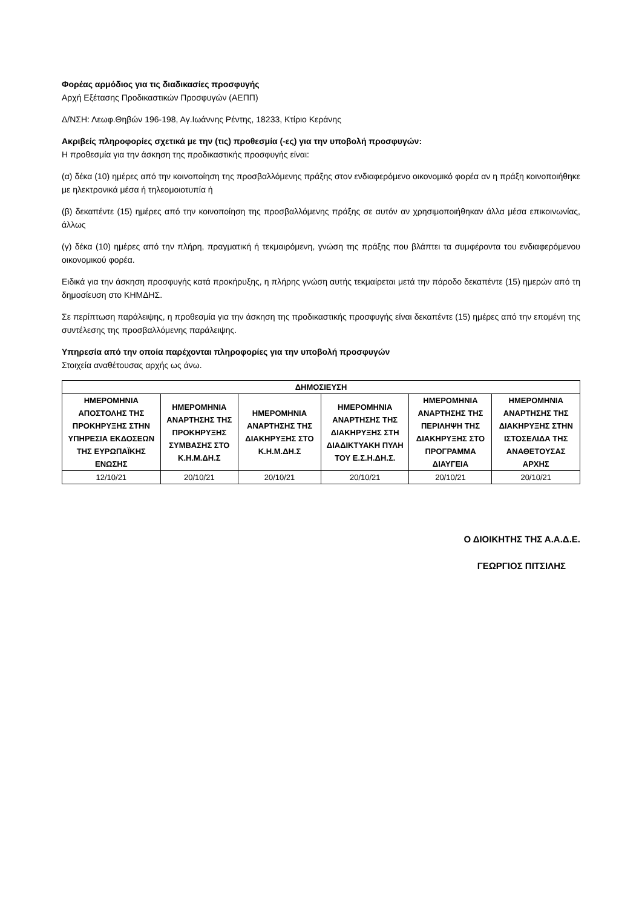Φορέας αρμόδιος για τις διαδικασίες προσφυγής
Αρχή Εξέτασης Προδικαστικών Προσφυγών (ΑΕΠΠ)
Δ/ΝΣΗ: Λεωφ.Θηβών 196-198, Αγ.Ιωάννης Ρέντης, 18233, Κτίριο Κεράνης
Ακριβείς πληροφορίες σχετικά με την (τις) προθεσμία (-ες) για την υποβολή προσφυγών:
Η προθεσμία για την άσκηση της προδικαστικής προσφυγής είναι:
(α) δέκα (10) ημέρες από την κοινοποίηση της προσβαλλόμενης πράξης στον ενδιαφερόμενο οικονομικό φορέα αν η πράξη κοινοποιήθηκε με ηλεκτρονικά μέσα ή τηλεομοιοτυπία ή
(β) δεκαπέντε (15) ημέρες από την κοινοποίηση της προσβαλλόμενης πράξης σε αυτόν αν χρησιμοποιήθηκαν άλλα μέσα επικοινωνίας, άλλως
(γ) δέκα (10) ημέρες από την πλήρη, πραγματική ή τεκμαιρόμενη, γνώση της πράξης που βλάπτει τα συμφέροντα του ενδιαφερόμενου οικονομικού φορέα.
Ειδικά για την άσκηση προσφυγής κατά προκήρυξης, η πλήρης γνώση αυτής τεκμαίρεται μετά την πάροδο δεκαπέντε (15) ημερών από τη δημοσίευση στο ΚΗΜΔΗΣ.
Σε περίπτωση παράλειψης, η προθεσμία για την άσκηση της προδικαστικής προσφυγής είναι δεκαπέντε (15) ημέρες από την επομένη της συντέλεσης της προσβαλλόμενης παράλειψης.
Υπηρεσία από την οποία παρέχονται πληροφορίες για την υποβολή προσφυγών
Στοιχεία αναθέτουσας αρχής ως άνω.
| ΔΗΜΟΣΙΕΥΣΗ | | | | | |
| --- | --- | --- | --- | --- | --- |
| ΗΜΕΡΟΜΗΝΙΑ ΑΠΟΣΤΟΛΗΣ ΤΗΣ ΠΡΟΚΗΡΥΞΗΣ ΣΤΗΝ ΥΠΗΡΕΣΙΑ ΕΚΔΟΣΕΩΝ ΤΗΣ ΕΥΡΩΠΑΪΚΗΣ ΕΝΩΣΗΣ | ΗΜΕΡΟΜΗΝΙΑ ΑΝΑΡΤΗΣΗΣ ΤΗΣ ΠΡΟΚΗΡΥΞΗΣ ΣΥΜΒΑΣΗΣ ΣΤΟ Κ.Η.Μ.ΔΗ.Σ | ΗΜΕΡΟΜΗΝΙΑ ΑΝΑΡΤΗΣΗΣ ΤΗΣ ΔΙΑΚΗΡΥΞΗΣ ΣΤΟ Κ.Η.Μ.ΔΗ.Σ | ΗΜΕΡΟΜΗΝΙΑ ΑΝΑΡΤΗΣΗΣ ΤΗΣ ΔΙΑΚΗΡΥΞΗΣ ΣΤΗ ΔΙΑΔΙΚΤΥΑΚΗ ΠΥΛΗ ΤΟΥ Ε.Σ.Η.ΔΗ.Σ. | ΗΜΕΡΟΜΗΝΙΑ ΑΝΑΡΤΗΣΗΣ ΤΗΣ ΠΕΡΙΛΗΨΗ ΤΗΣ ΔΙΑΚΗΡΥΞΗΣ ΣΤΟ ΠΡΟΓΡΑΜΜΑ ΔΙΑΥΓΕΙΑ | ΗΜΕΡΟΜΗΝΙΑ ΑΝΑΡΤΗΣΗΣ ΤΗΣ ΔΙΑΚΗΡΥΞΗΣ ΣΤΗΝ ΙΣΤΟΣΕΛΙΔΑ ΤΗΣ ΑΝΑΘΕΤΟΥΣΑΣ ΑΡΧΗΣ |
| 12/10/21 | 20/10/21 | 20/10/21 | 20/10/21 | 20/10/21 | 20/10/21 |
Ο ΔΙΟΙΚΗΤΗΣ ΤΗΣ Α.Α.Δ.Ε.
ΓΕΩΡΓΙΟΣ ΠΙΤΣΙΛΗΣ